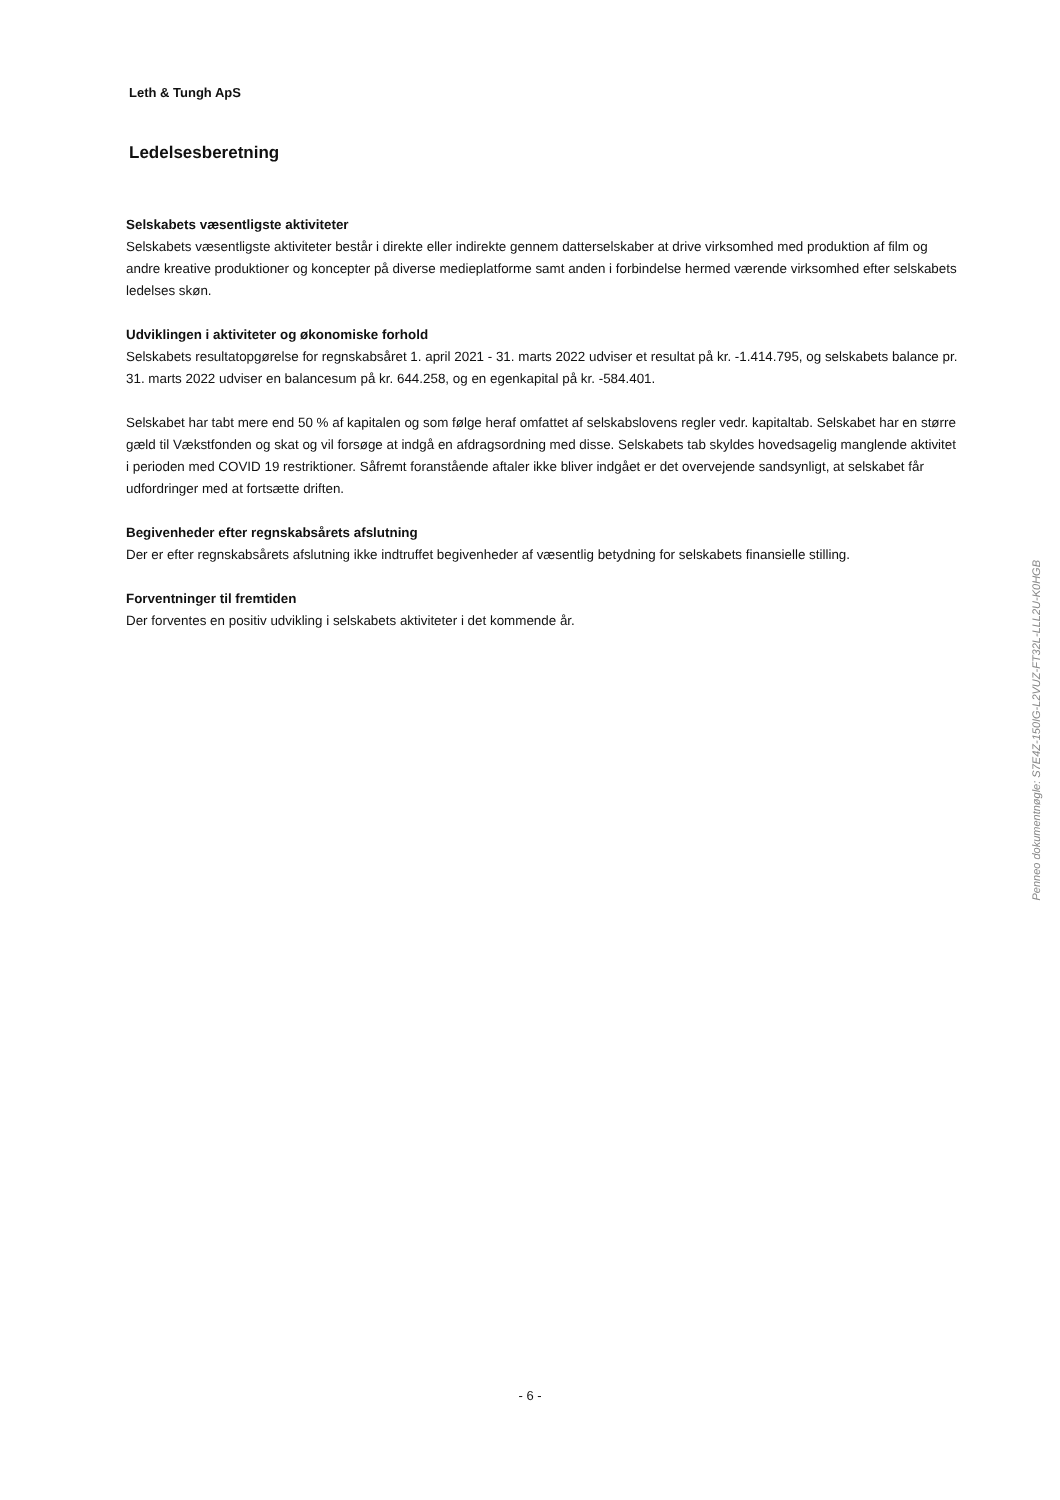Leth & Tungh ApS
Ledelsesberetning
Selskabets væsentligste aktiviteter
Selskabets væsentligste aktiviteter består i direkte eller indirekte gennem datterselskaber at drive virksomhed med produktion af film og andre kreative produktioner og koncepter på diverse medieplatforme samt anden i forbindelse hermed værende virksomhed efter selskabets ledelses skøn.
Udviklingen i aktiviteter og økonomiske forhold
Selskabets resultatopgørelse for regnskabsåret 1. april 2021 - 31. marts 2022 udviser et resultat på kr. -1.414.795, og selskabets balance pr. 31. marts 2022 udviser en balancesum på kr. 644.258, og en egenkapital på kr. -584.401.
Selskabet har tabt mere end 50 % af kapitalen og som følge heraf omfattet af selskabslovens regler vedr. kapitaltab. Selskabet har en større gæld til Vækstfonden og skat og vil forsøge at indgå en afdragsordning med disse. Selskabets tab skyldes hovedsagelig manglende aktivitet i perioden med COVID 19 restriktioner. Såfremt foranstående aftaler ikke bliver indgået er det overvejende sandsynligt, at selskabet får udfordringer med at fortsætte driften.
Begivenheder efter regnskabsårets afslutning
Der er efter regnskabsårets afslutning ikke indtruffet begivenheder af væsentlig betydning for selskabets finansielle stilling.
Forventninger til fremtiden
Der forventes en positiv udvikling i selskabets aktiviteter i det kommende år.
Penneo dokumentnøgle: S7E4Z-150IG-L2VUZ-FT32L-LLL2U-K0HGB
- 6 -